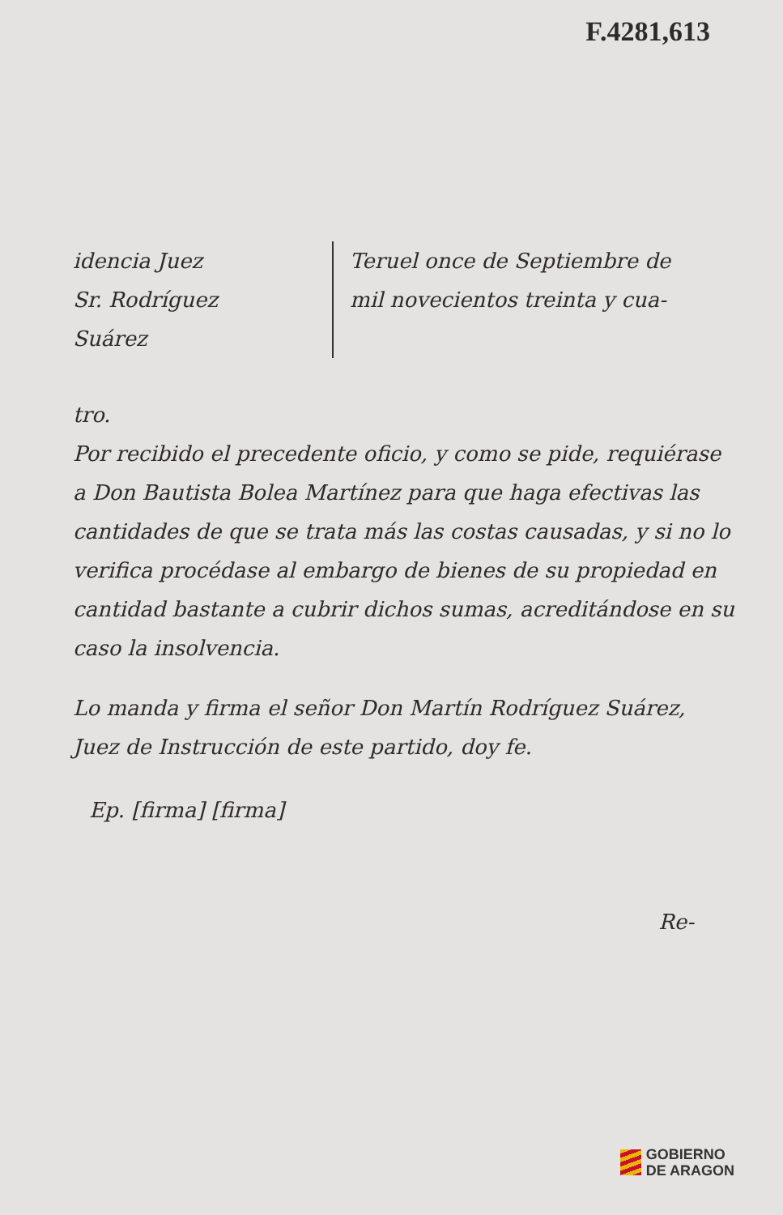F.4281,613
idencia Juez
Sr. Rodríguez
Suárez
Teruel once de Septiembre de mil novecientos treinta y cua-
tro.
Por recibido el precedente oficio, y como se pide, requiérase a Don Bautista Bolea Martínez para que haga efectivas las cantidades de que se trata más las costas causadas, y si no lo verifica procédase al embargo de bienes de su propiedad en cantidad bastante a cubrir dichos sumas, acreditándose en su caso la insolvencia.
Lo manda y firma el señor Don Martín Rodríguez Suárez, Juez de Instrucción de este partido, doy fe.
Ep. [firma] [firma]
Re-
GOBIERNO
DE ARAGON